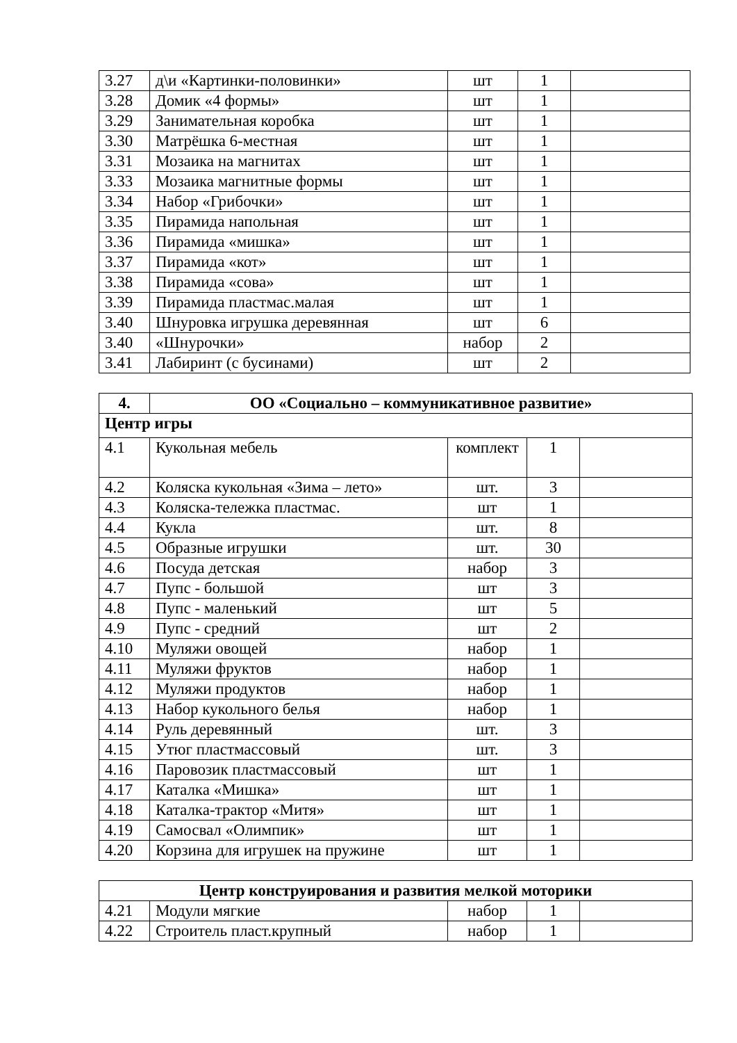| 3.27 | д\и «Картинки-половинки» | шт | 1 | |
| 3.28 | Домик «4 формы» | шт | 1 | |
| 3.29 | Занимательная коробка | шт | 1 | |
| 3.30 | Матрёшка 6-местная | шт | 1 | |
| 3.31 | Мозаика на магнитах | шт | 1 | |
| 3.33 | Мозаика магнитные формы | шт | 1 | |
| 3.34 | Набор «Грибочки» | шт | 1 | |
| 3.35 | Пирамида напольная | шт | 1 | |
| 3.36 | Пирамида «мишка» | шт | 1 | |
| 3.37 | Пирамида «кот» | шт | 1 | |
| 3.38 | Пирамида «сова» | шт | 1 | |
| 3.39 | Пирамида пластмас.малая | шт | 1 | |
| 3.40 | Шнуровка игрушка деревянная | шт | 6 | |
| 3.40 | «Шнурочки» | набор | 2 | |
| 3.41 | Лабиринт (с бусинами) | шт | 2 | |
| 4. | ОО «Социально – коммуникативное развитие» | | | |
| --- | --- | --- | --- | --- |
| Центр игры | | | | |
| 4.1 | Кукольная мебель | комплект | 1 | |
| 4.2 | Коляска кукольная «Зима – лето» | шт. | 3 | |
| 4.3 | Коляска-тележка пластмас. | шт | 1 | |
| 4.4 | Кукла | шт. | 8 | |
| 4.5 | Образные игрушки | шт. | 30 | |
| 4.6 | Посуда детская | набор | 3 | |
| 4.7 | Пупс - большой | шт | 3 | |
| 4.8 | Пупс - маленький | шт | 5 | |
| 4.9 | Пупс - средний | шт | 2 | |
| 4.10 | Муляжи овощей | набор | 1 | |
| 4.11 | Муляжи фруктов | набор | 1 | |
| 4.12 | Муляжи продуктов | набор | 1 | |
| 4.13 | Набор кукольного белья | набор | 1 | |
| 4.14 | Руль деревянный | шт. | 3 | |
| 4.15 | Утюг пластмассовый | шт. | 3 | |
| 4.16 | Паровозик пластмассовый | шт | 1 | |
| 4.17 | Каталка «Мишка» | шт | 1 | |
| 4.18 | Каталка-трактор «Митя» | шт | 1 | |
| 4.19 | Самосвал «Олимпик» | шт | 1 | |
| 4.20 | Корзина для игрушек на пружине | шт | 1 | |
| Центр конструирования и развития мелкой моторики | | | | |
| --- | --- | --- | --- | --- |
| 4.21 | Модули мягкие | набор | 1 | |
| 4.22 | Строитель пласт.крупный | набор | 1 | |